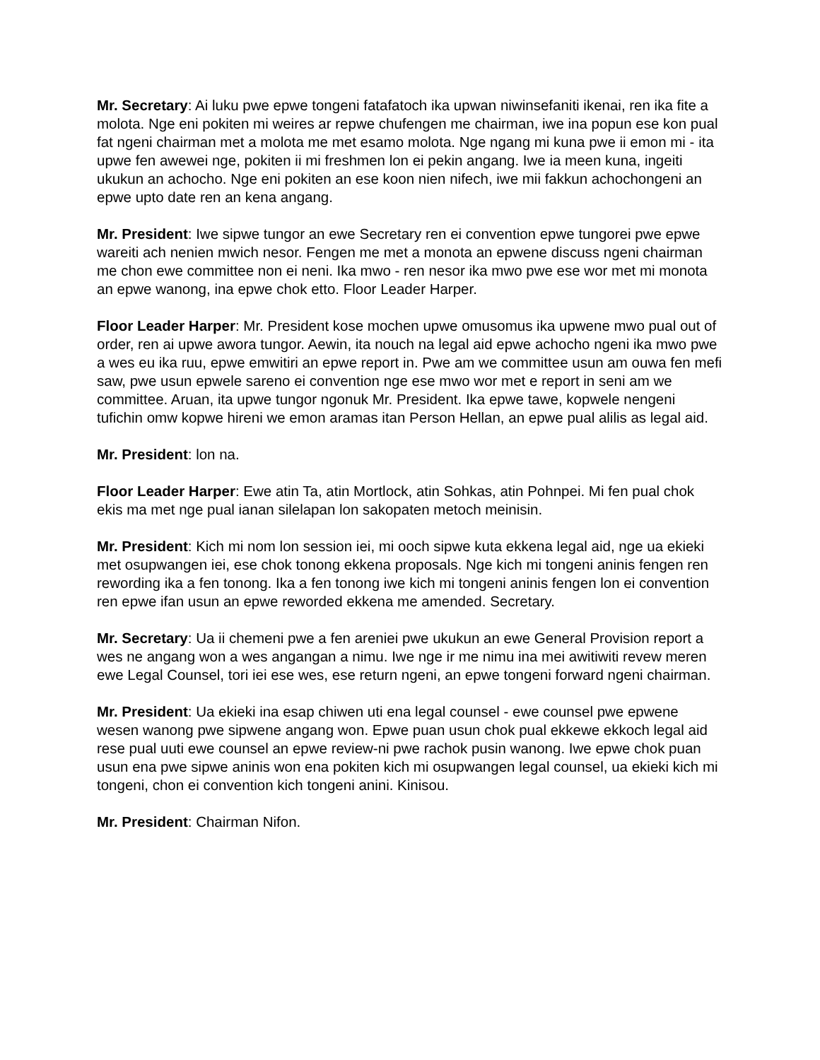Mr. Secretary: Ai luku pwe epwe tongeni fatafatoch ika upwan niwinsefaniti ikenai, ren ika fite a molota. Nge eni pokiten mi weires ar repwe chufengen me chairman, iwe ina popun ese kon pual fat ngeni chairman met a molota me met esamo molota. Nge ngang mi kuna pwe ii emon mi - ita upwe fen awewei nge, pokiten ii mi freshmen lon ei pekin angang. Iwe ia meen kuna, ingeiti ukukun an achocho. Nge eni pokiten an ese koon nien nifech, iwe mii fakkun achochongeni an epwe upto date ren an kena angang.
Mr. President: Iwe sipwe tungor an ewe Secretary ren ei convention epwe tungorei pwe epwe wareiti ach nenien mwich nesor. Fengen me met a monota an epwene discuss ngeni chairman me chon ewe committee non ei neni. Ika mwo - ren nesor ika mwo pwe ese wor met mi monota an epwe wanong, ina epwe chok etto. Floor Leader Harper.
Floor Leader Harper: Mr. President kose mochen upwe omusomus ika upwene mwo pual out of order, ren ai upwe awora tungor. Aewin, ita nouch na legal aid epwe achocho ngeni ika mwo pwe a wes eu ika ruu, epwe emwitiri an epwe report in. Pwe am we committee usun am ouwa fen mefi saw, pwe usun epwele sareno ei convention nge ese mwo wor met e report in seni am we committee. Aruan, ita upwe tungor ngonuk Mr. President. Ika epwe tawe, kopwele nengeni tufichin omw kopwe hireni we emon aramas itan Person Hellan, an epwe pual alilis as legal aid.
Mr. President: lon na.
Floor Leader Harper: Ewe atin Ta, atin Mortlock, atin Sohkas, atin Pohnpei. Mi fen pual chok ekis ma met nge pual ianan silelapan lon sakopaten metoch meinisin.
Mr. President: Kich mi nom lon session iei, mi ooch sipwe kuta ekkena legal aid, nge ua ekieki met osupwangen iei, ese chok tonong ekkena proposals. Nge kich mi tongeni aninis fengen ren rewording ika a fen tonong. Ika a fen tonong iwe kich mi tongeni aninis fengen lon ei convention ren epwe ifan usun an epwe reworded ekkena me amended. Secretary.
Mr. Secretary: Ua ii chemeni pwe a fen areniei pwe ukukun an ewe General Provision report a wes ne angang won a wes angangan a nimu. Iwe nge ir me nimu ina mei awitiwiti revew meren ewe Legal Counsel, tori iei ese wes, ese return ngeni, an epwe tongeni forward ngeni chairman.
Mr. President: Ua ekieki ina esap chiwen uti ena legal counsel - ewe counsel pwe epwene wesen wanong pwe sipwene angang won. Epwe puan usun chok pual ekkewe ekkoch legal aid rese pual uuti ewe counsel an epwe review-ni pwe rachok pusin wanong. Iwe epwe chok puan usun ena pwe sipwe aninis won ena pokiten kich mi osupwangen legal counsel, ua ekieki kich mi tongeni, chon ei convention kich tongeni anini. Kinisou.
Mr. President: Chairman Nifon.